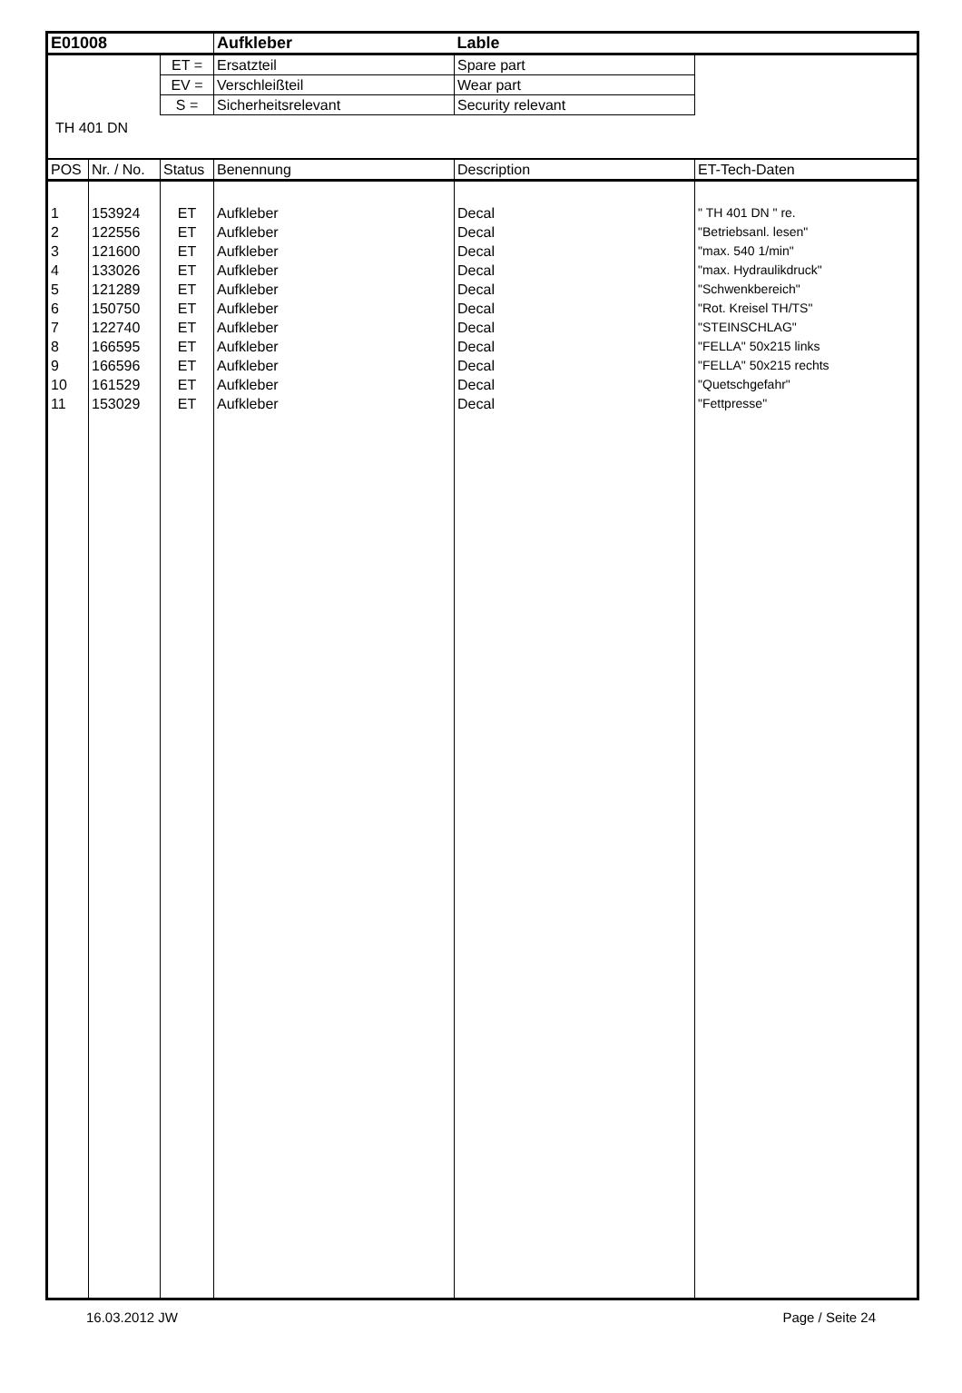| E01008 | | | Aufkleber | Lable | |
| | | ET = | Ersatzteil | Spare part | |
| | | EV = | Verschleißteil | Wear part | |
| | | S = | Sicherheitsrelevant | Security relevant | |
| TH 401 DN | | | | | |
| POS | Nr. / No. | Status | Benennung | Description | ET-Tech-Daten |
| 1 | 153924 | ET | Aufkleber | Decal | " TH 401 DN " re. |
| 2 | 122556 | ET | Aufkleber | Decal | "Betriebsanl. lesen" |
| 3 | 121600 | ET | Aufkleber | Decal | "max. 540 1/min" |
| 4 | 133026 | ET | Aufkleber | Decal | "max. Hydraulikdruck" |
| 5 | 121289 | ET | Aufkleber | Decal | "Schwenkbereich" |
| 6 | 150750 | ET | Aufkleber | Decal | "Rot. Kreisel TH/TS" |
| 7 | 122740 | ET | Aufkleber | Decal | "STEINSCHLAG" |
| 8 | 166595 | ET | Aufkleber | Decal | "FELLA" 50x215 links |
| 9 | 166596 | ET | Aufkleber | Decal | "FELLA" 50x215 rechts |
| 10 | 161529 | ET | Aufkleber | Decal | "Quetschgefahr" |
| 11 | 153029 | ET | Aufkleber | Decal | "Fettpresse" |
16.03.2012 JW Page / Seite 24